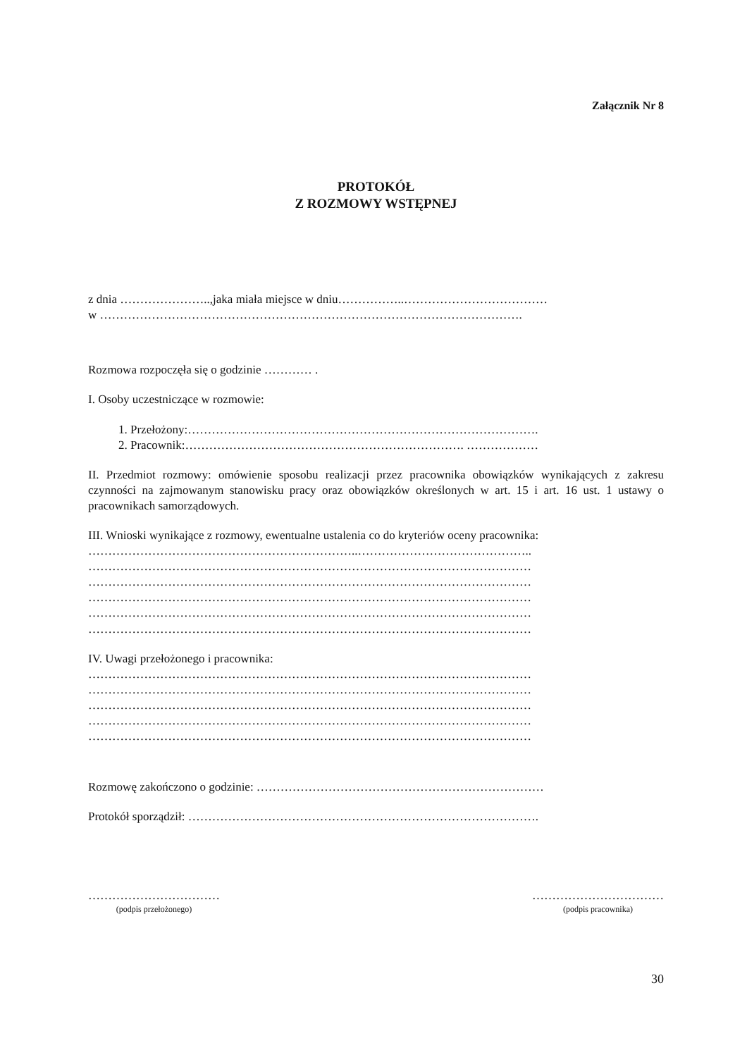Załącznik Nr 8
PROTOKÓŁ
Z ROZMOWY WSTĘPNEJ
z dnia …………………..,jaka miała miejsce w dniu……………..………………………………
w …………………………………………………………………………………………….
Rozmowa rozpoczęła się o godzinie ………… .
I. Osoby uczestniczące w rozmowie:
1. Przełożony:…………………………………………………………………………….
2. Pracownik:……………………………………………………………. ………………
II. Przedmiot rozmowy: omówienie sposobu realizacji przez pracownika obowiązków wynikających z zakresu czynności na zajmowanym stanowisku pracy oraz obowiązków określonych w art. 15 i art. 16 ust. 1 ustawy o pracownikach samorządowych.
III. Wnioski wynikające z rozmowy, ewentualne ustalenia co do kryteriów oceny pracownika:
…………………………………………………………..……………………………………..
…………………………………………………………………………………………………
…………………………………………………………………………………………………
…………………………………………………………………………………………………
…………………………………………………………………………………………………
…………………………………………………………………………………………………
IV. Uwagi przełożonego i pracownika:
…………………………………………………………………………………………………
…………………………………………………………………………………………………
…………………………………………………………………………………………………
…………………………………………………………………………………………………
…………………………………………………………………………………………………
Rozmowę zakończono o godzinie: ………………………………………………………………
Protokół sporządził: …………………………………………………………………………….
……………………………
(podpis przełożonego)
……………………………
(podpis pracownika)
30